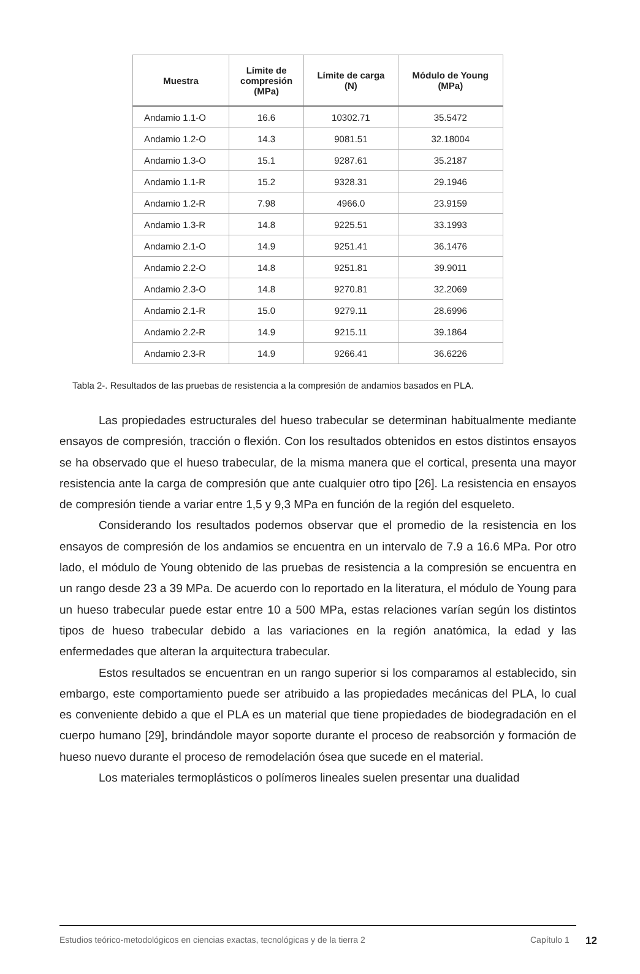| Muestra | Límite de compresión (MPa) | Límite de carga (N) | Módulo de Young (MPa) |
| --- | --- | --- | --- |
| Andamio 1.1-O | 16.6 | 10302.71 | 35.5472 |
| Andamio 1.2-O | 14.3 | 9081.51 | 32.18004 |
| Andamio 1.3-O | 15.1 | 9287.61 | 35.2187 |
| Andamio 1.1-R | 15.2 | 9328.31 | 29.1946 |
| Andamio 1.2-R | 7.98 | 4966.0 | 23.9159 |
| Andamio 1.3-R | 14.8 | 9225.51 | 33.1993 |
| Andamio 2.1-O | 14.9 | 9251.41 | 36.1476 |
| Andamio 2.2-O | 14.8 | 9251.81 | 39.9011 |
| Andamio 2.3-O | 14.8 | 9270.81 | 32.2069 |
| Andamio 2.1-R | 15.0 | 9279.11 | 28.6996 |
| Andamio 2.2-R | 14.9 | 9215.11 | 39.1864 |
| Andamio 2.3-R | 14.9 | 9266.41 | 36.6226 |
Tabla 2-. Resultados de las pruebas de resistencia a la compresión de andamios basados en PLA.
Las propiedades estructurales del hueso trabecular se determinan habitualmente mediante ensayos de compresión, tracción o flexión. Con los resultados obtenidos en estos distintos ensayos se ha observado que el hueso trabecular, de la misma manera que el cortical, presenta una mayor resistencia ante la carga de compresión que ante cualquier otro tipo [26]. La resistencia en ensayos de compresión tiende a variar entre 1,5 y 9,3 MPa en función de la región del esqueleto.
Considerando los resultados podemos observar que el promedio de la resistencia en los ensayos de compresión de los andamios se encuentra en un intervalo de 7.9 a 16.6 MPa. Por otro lado, el módulo de Young obtenido de las pruebas de resistencia a la compresión se encuentra en un rango desde 23 a 39 MPa. De acuerdo con lo reportado en la literatura, el módulo de Young para un hueso trabecular puede estar entre 10 a 500 MPa, estas relaciones varían según los distintos tipos de hueso trabecular debido a las variaciones en la región anatómica, la edad y las enfermedades que alteran la arquitectura trabecular.
Estos resultados se encuentran en un rango superior si los comparamos al establecido, sin embargo, este comportamiento puede ser atribuido a las propiedades mecánicas del PLA, lo cual es conveniente debido a que el PLA es un material que tiene propiedades de biodegradación en el cuerpo humano [29], brindándole mayor soporte durante el proceso de reabsorción y formación de hueso nuevo durante el proceso de remodelación ósea que sucede en el material.
Los materiales termoplásticos o polímeros lineales suelen presentar una dualidad
Estudios teórico-metodológicos en ciencias exactas, tecnológicas y de la tierra 2 Capítulo 1 12